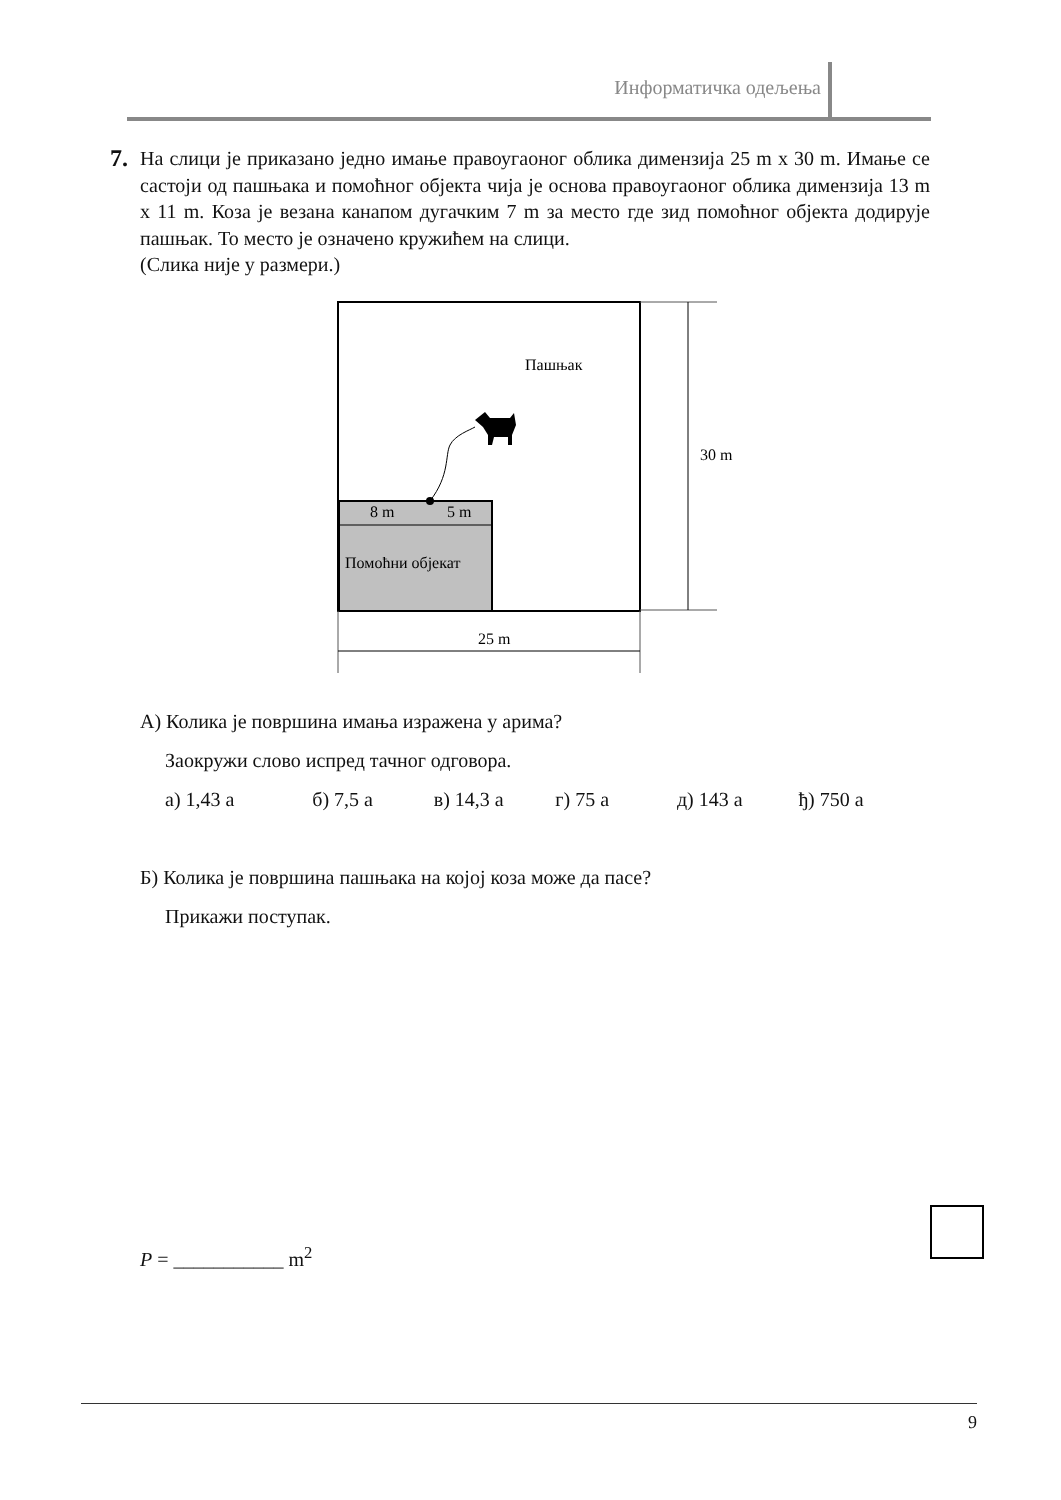Информатичка одељења
7.
На слици је приказано једно имање правоугаоног облика димензија 25 m x 30 m. Имање се састоји од пашњака и помоћног објекта чија је основа правоугаоног облика димензија 13 m x 11 m. Коза је везана канапом дугачким 7 m за место где зид помоћног објекта додирује пашњак. То место је означено кружићем на слици.
(Слика није у размери.)
Пашњак
30 m
8 m
5 m
Помоћни објекат
25 m
А) Колика је површина имања изражена у арима?
Заокружи слово испред тачног одговора.
а) 1,43 а б) 7,5 а в) 14,3 а г) 75 а д) 143 а ђ) 750 а
Б) Колика је површина пашњака на којој коза може да пасе?
Прикажи поступак.
P = ___________ m<sup>2</sup>
9